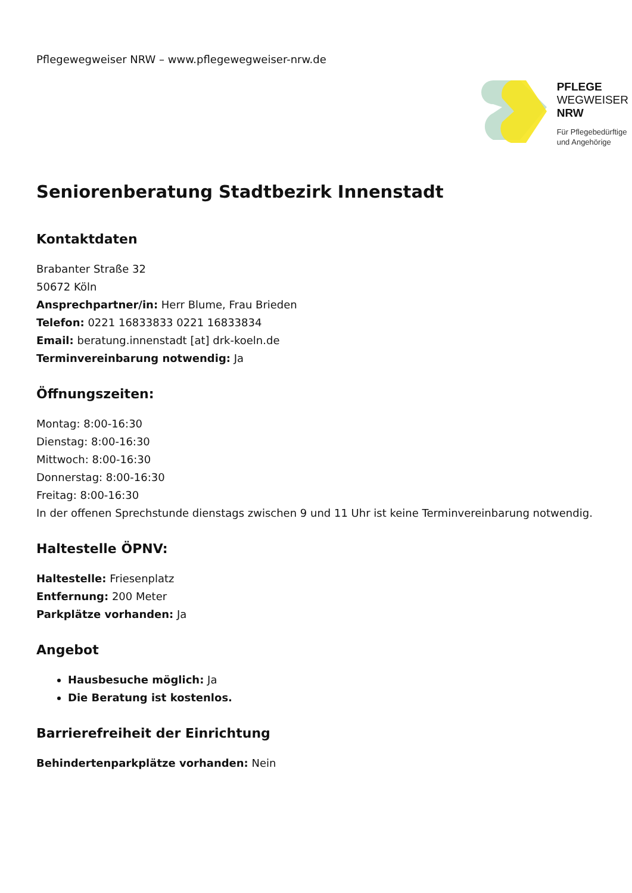Pflegewegweiser NRW – www.pflegewegweiser-nrw.de
PFLEGE
WEGWEISER
NRW
Für Pflegebedürftige
und Angehörige
Seniorenberatung Stadtbezirk Innenstadt
Kontaktdaten
Brabanter Straße 32
50672 Köln
Ansprechpartner/in: Herr Blume, Frau Brieden
Telefon: 0221 16833833 0221 16833834
Email: beratung.innenstadt [at] drk-koeln.de
Terminvereinbarung notwendig: Ja
Öffnungszeiten:
Montag: 8:00-16:30
Dienstag: 8:00-16:30
Mittwoch: 8:00-16:30
Donnerstag: 8:00-16:30
Freitag: 8:00-16:30
In der offenen Sprechstunde dienstags zwischen 9 und 11 Uhr ist keine Terminvereinbarung notwendig.
Haltestelle ÖPNV:
Haltestelle: Friesenplatz
Entfernung: 200 Meter
Parkplätze vorhanden: Ja
Angebot
Hausbesuche möglich: Ja
Die Beratung ist kostenlos.
Barrierefreiheit der Einrichtung
Behindertenparkplätze vorhanden: Nein